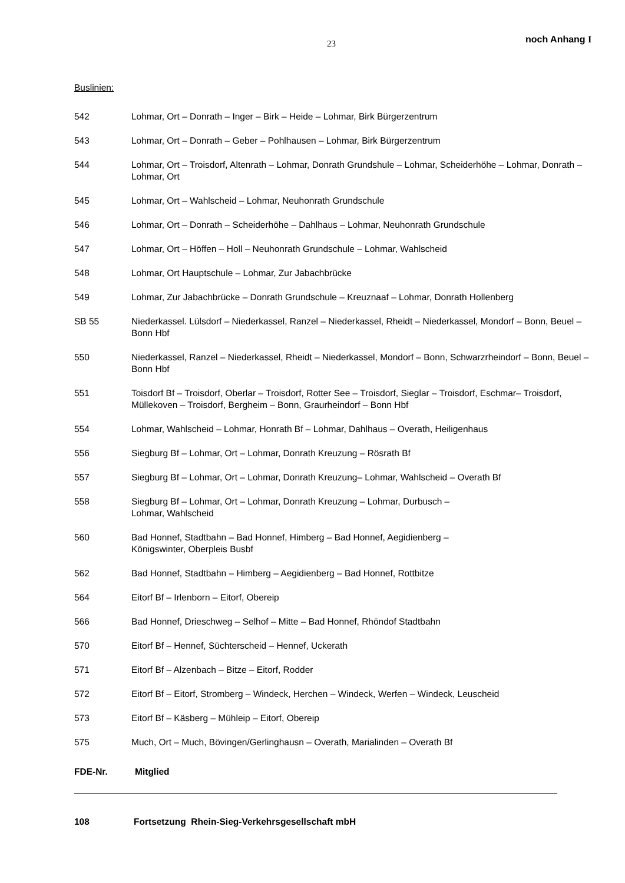23 noch Anhang I
Buslinien:
542 Lohmar, Ort – Donrath – Inger – Birk – Heide – Lohmar, Birk Bürgerzentrum
543 Lohmar, Ort – Donrath – Geber – Pohlhausen – Lohmar, Birk Bürgerzentrum
544 Lohmar, Ort – Troisdorf, Altenrath – Lohmar, Donrath Grundshule – Lohmar, Scheiderhöhe – Lohmar, Donrath – Lohmar, Ort
545 Lohmar, Ort – Wahlscheid – Lohmar, Neuhonrath Grundschule
546 Lohmar, Ort – Donrath – Scheiderhöhe – Dahlhaus – Lohmar, Neuhonrath Grundschule
547 Lohmar, Ort – Höffen – Holl – Neuhonrath Grundschule – Lohmar, Wahlscheid
548 Lohmar, Ort Hauptschule – Lohmar, Zur Jabachbrücke
549 Lohmar, Zur Jabachbrücke – Donrath Grundschule – Kreuznaaf – Lohmar, Donrath Hollenberg
SB 55 Niederkassel. Lülsdorf – Niederkassel, Ranzel – Niederkassel, Rheidt – Niederkassel, Mondorf – Bonn, Beuel – Bonn Hbf
550 Niederkassel, Ranzel – Niederkassel, Rheidt – Niederkassel, Mondorf – Bonn, Schwarzrheindorf – Bonn, Beuel – Bonn Hbf
551 Toisdorf Bf – Troisdorf, Oberlar – Troisdorf, Rotter See – Troisdorf, Sieglar – Troisdorf, Eschmar– Troisdorf, Müllekoven – Troisdorf, Bergheim – Bonn, Graurheindorf – Bonn Hbf
554 Lohmar, Wahlscheid – Lohmar, Honrath Bf – Lohmar, Dahlhaus – Overath, Heiligenhaus
556 Siegburg Bf – Lohmar, Ort – Lohmar, Donrath Kreuzung – Rösrath Bf
557 Siegburg Bf – Lohmar, Ort – Lohmar, Donrath Kreuzung– Lohmar, Wahlscheid – Overath Bf
558 Siegburg Bf – Lohmar, Ort – Lohmar, Donrath Kreuzung – Lohmar, Durbusch –
Lohmar, Wahlscheid
560 Bad Honnef, Stadtbahn – Bad Honnef, Himberg – Bad Honnef, Aegidienberg –
Königswinter, Oberpleis Busbf
562 Bad Honnef, Stadtbahn – Himberg – Aegidienberg – Bad Honnef, Rottbitze
564 Eitorf Bf – Irlenborn – Eitorf, Obereip
566 Bad Honnef, Drieschweg – Selhof – Mitte – Bad Honnef, Rhöndof Stadtbahn
570 Eitorf Bf – Hennef, Süchterscheid – Hennef, Uckerath
571 Eitorf Bf – Alzenbach – Bitze – Eitorf, Rodder
572 Eitorf Bf – Eitorf, Stromberg – Windeck, Herchen – Windeck, Werfen – Windeck, Leuscheid
573 Eitorf Bf – Käsberg – Mühleip – Eitorf, Obereip
575 Much, Ort – Much, Bövingen/Gerlinghausn – Overath, Marialinden – Overath Bf
FDE-Nr. Mitglied
108 Fortsetzung Rhein-Sieg-Verkehrsgesellschaft mbH